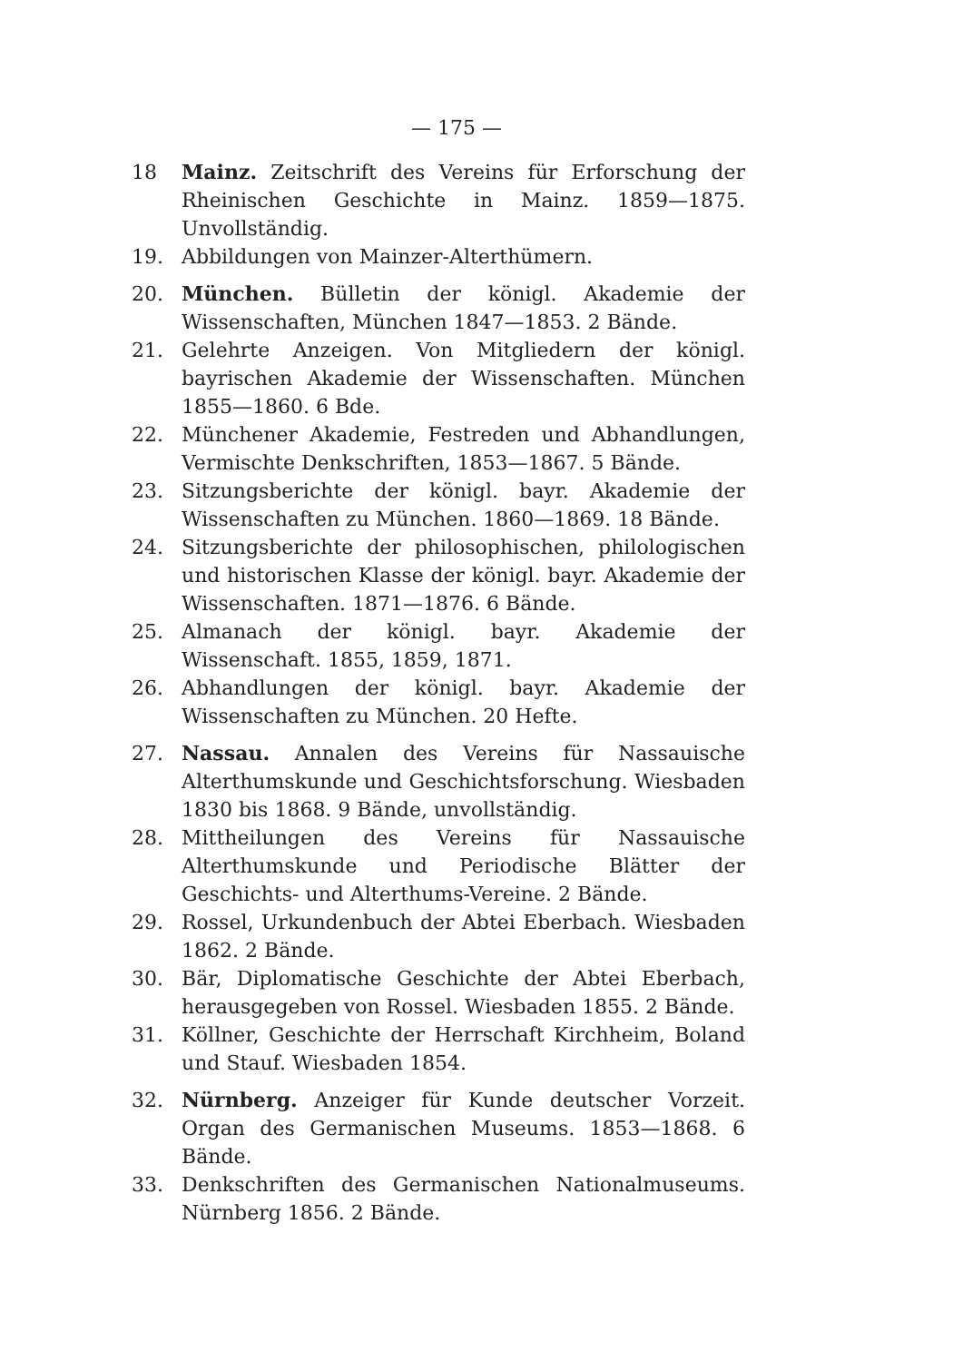— 175 —
18 Mainz. Zeitschrift des Vereins für Erforschung der Rheinischen Geschichte in Mainz. 1859—1875. Unvollständig.
19. Abbildungen von Mainzer-Alterthümern.
20. München. Bülletin der königl. Akademie der Wissenschaften, München 1847—1853. 2 Bände.
21. Gelehrte Anzeigen. Von Mitgliedern der königl. bayrischen Akademie der Wissenschaften. München 1855—1860. 6 Bde.
22. Münchener Akademie, Festreden und Abhandlungen, Vermischte Denkschriften, 1853—1867. 5 Bände.
23. Sitzungsberichte der königl. bayr. Akademie der Wissenschaften zu München. 1860—1869. 18 Bände.
24. Sitzungsberichte der philosophischen, philologischen und historischen Klasse der königl. bayr. Akademie der Wissenschaften. 1871—1876. 6 Bände.
25. Almanach der königl. bayr. Akademie der Wissenschaft. 1855, 1859, 1871.
26. Abhandlungen der königl. bayr. Akademie der Wissenschaften zu München. 20 Hefte.
27. Nassau. Annalen des Vereins für Nassauische Alterthumskunde und Geschichtsforschung. Wiesbaden 1830 bis 1868. 9 Bände, unvollständig.
28. Mittheilungen des Vereins für Nassauische Alterthumskunde und Periodische Blätter der Geschichts- und Alterthums-Vereine. 2 Bände.
29. Rossel, Urkundenbuch der Abtei Eberbach. Wiesbaden 1862. 2 Bände.
30. Bär, Diplomatische Geschichte der Abtei Eberbach, herausgegeben von Rossel. Wiesbaden 1855. 2 Bände.
31. Köllner, Geschichte der Herrschaft Kirchheim, Boland und Stauf. Wiesbaden 1854.
32. Nürnberg. Anzeiger für Kunde deutscher Vorzeit. Organ des Germanischen Museums. 1853—1868. 6 Bände.
33. Denkschriften des Germanischen Nationalmuseums. Nürnberg 1856. 2 Bände.